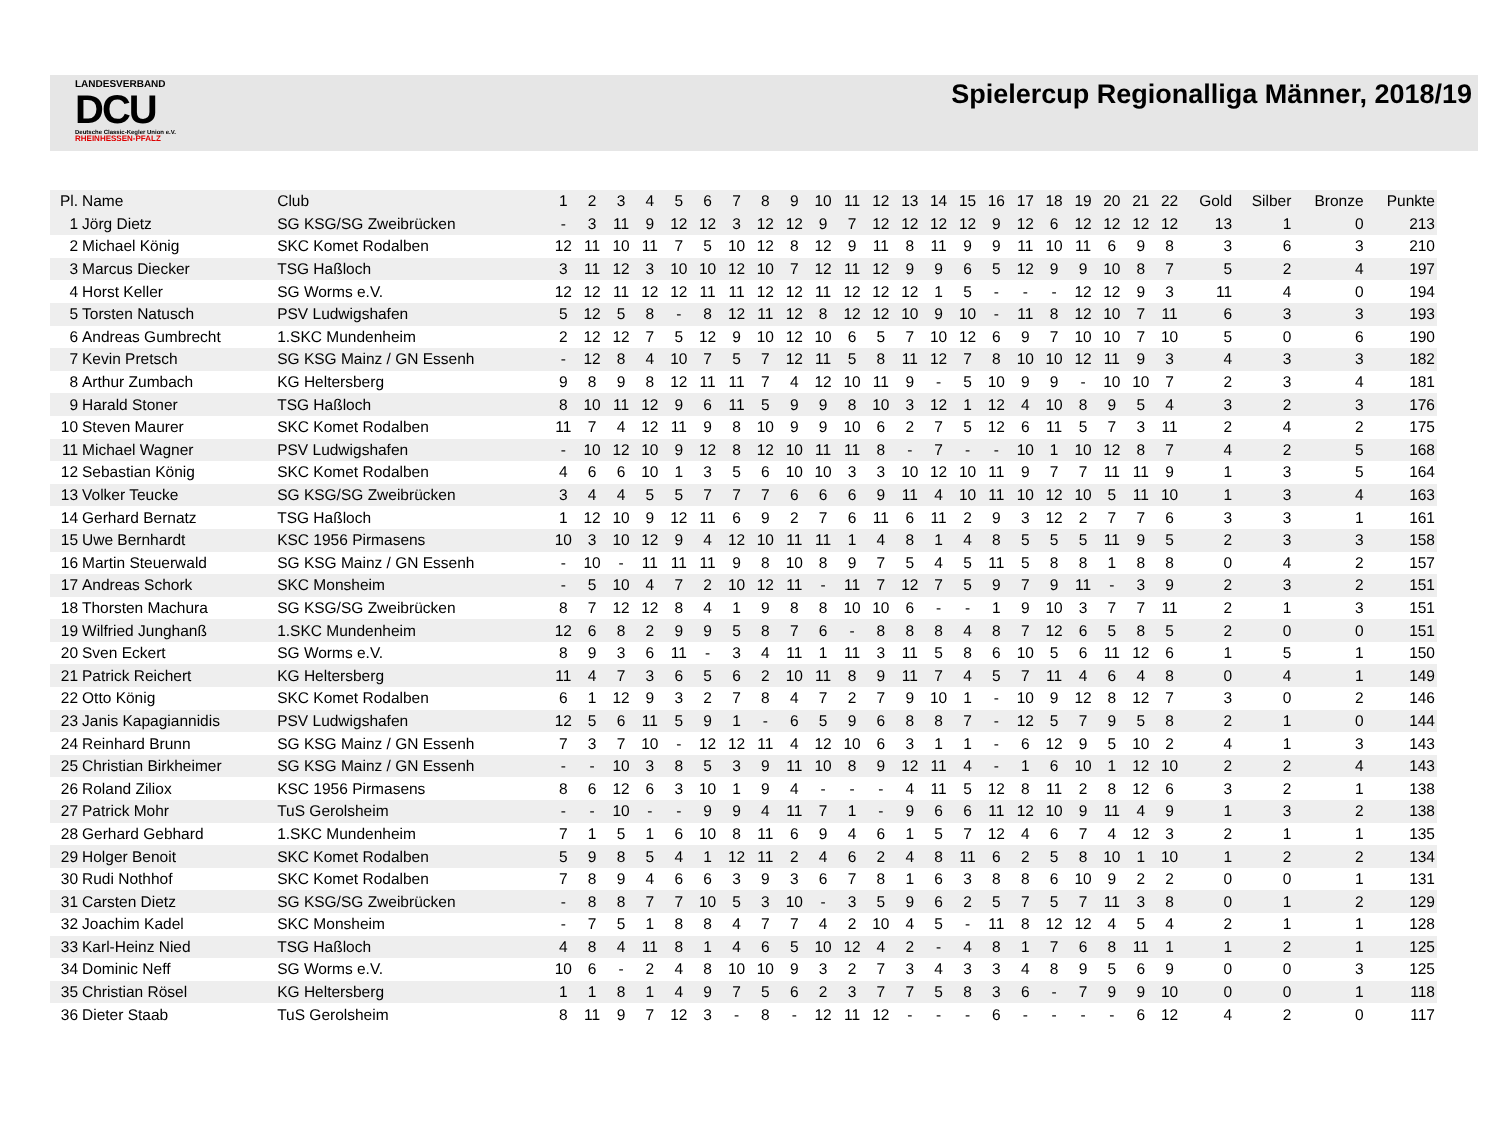LANDESVERBAND
DCU
Deutsche Classic-Kegler Union e.V.
RHEINHESSEN-PFALZ
Spielercup Regionalliga Männer, 2018/19
| Pl. | Name | Club | 1 | 2 | 3 | 4 | 5 | 6 | 7 | 8 | 9 | 10 | 11 | 12 | 13 | 14 | 15 | 16 | 17 | 18 | 19 | 20 | 21 | 22 | Gold | Silber | Bronze | Punkte |
| --- | --- | --- | --- | --- | --- | --- | --- | --- | --- | --- | --- | --- | --- | --- | --- | --- | --- | --- | --- | --- | --- | --- | --- | --- | --- | --- | --- | --- |
| 1 | Jörg Dietz | SG KSG/SG Zweibrücken | - | 3 | 11 | 9 | 12 | 12 | 3 | 12 | 12 | 9 | 7 | 12 | 12 | 12 | 12 | 9 | 12 | 6 | 12 | 12 | 12 | 12 | 13 | 1 | 0 | 213 |
| 2 | Michael König | SKC Komet Rodalben | 12 | 11 | 10 | 11 | 7 | 5 | 10 | 12 | 8 | 12 | 9 | 11 | 8 | 11 | 9 | 9 | 11 | 10 | 11 | 6 | 9 | 8 | 3 | 6 | 3 | 210 |
| 3 | Marcus Diecker | TSG Haßloch | 3 | 11 | 12 | 3 | 10 | 10 | 12 | 10 | 7 | 12 | 11 | 12 | 9 | 9 | 6 | 5 | 12 | 9 | 9 | 10 | 8 | 7 | 5 | 2 | 4 | 197 |
| 4 | Horst Keller | SG Worms e.V. | 12 | 12 | 11 | 12 | 12 | 11 | 11 | 12 | 12 | 11 | 12 | 12 | 12 | 1 | 5 | - | - | - | 12 | 12 | 9 | 3 | 11 | 4 | 0 | 194 |
| 5 | Torsten Natusch | PSV Ludwigshafen | 5 | 12 | 5 | 8 | - | 8 | 12 | 11 | 12 | 8 | 12 | 12 | 10 | 9 | 10 | - | 11 | 8 | 12 | 10 | 7 | 11 | 6 | 3 | 3 | 193 |
| 6 | Andreas Gumbrecht | 1.SKC Mundenheim | 2 | 12 | 12 | 7 | 5 | 12 | 9 | 10 | 12 | 10 | 6 | 5 | 7 | 10 | 12 | 6 | 9 | 7 | 10 | 10 | 7 | 10 | 5 | 0 | 6 | 190 |
| 7 | Kevin Pretsch | SG KSG Mainz / GN Essenh | - | 12 | 8 | 4 | 10 | 7 | 5 | 7 | 12 | 11 | 5 | 8 | 11 | 12 | 7 | 8 | 10 | 10 | 12 | 11 | 9 | 3 | 4 | 3 | 3 | 182 |
| 8 | Arthur Zumbach | KG Heltersberg | 9 | 8 | 9 | 8 | 12 | 11 | 11 | 7 | 4 | 12 | 10 | 11 | 9 | - | 5 | 10 | 9 | 9 | - | 10 | 10 | 7 | 2 | 3 | 4 | 181 |
| 9 | Harald Stoner | TSG Haßloch | 8 | 10 | 11 | 12 | 9 | 6 | 11 | 5 | 9 | 9 | 8 | 10 | 3 | 12 | 1 | 12 | 4 | 10 | 8 | 9 | 5 | 4 | 3 | 2 | 3 | 176 |
| 10 | Steven Maurer | SKC Komet Rodalben | 11 | 7 | 4 | 12 | 11 | 9 | 8 | 10 | 9 | 9 | 10 | 6 | 2 | 7 | 5 | 12 | 6 | 11 | 5 | 7 | 3 | 11 | 2 | 4 | 2 | 175 |
| 11 | Michael Wagner | PSV Ludwigshafen | - | 10 | 12 | 10 | 9 | 12 | 8 | 12 | 10 | 11 | 11 | 8 | - | 7 | - | - | 10 | 1 | 10 | 12 | 8 | 7 | 4 | 2 | 5 | 168 |
| 12 | Sebastian König | SKC Komet Rodalben | 4 | 6 | 6 | 10 | 1 | 3 | 5 | 6 | 10 | 10 | 3 | 3 | 10 | 12 | 10 | 11 | 9 | 7 | 7 | 11 | 11 | 9 | 1 | 3 | 5 | 164 |
| 13 | Volker Teucke | SG KSG/SG Zweibrücken | 3 | 4 | 4 | 5 | 5 | 7 | 7 | 7 | 6 | 6 | 6 | 9 | 11 | 4 | 10 | 11 | 10 | 12 | 10 | 5 | 11 | 10 | 1 | 3 | 4 | 163 |
| 14 | Gerhard Bernatz | TSG Haßloch | 1 | 12 | 10 | 9 | 12 | 11 | 6 | 9 | 2 | 7 | 6 | 11 | 6 | 11 | 2 | 9 | 3 | 12 | 2 | 7 | 7 | 6 | 3 | 3 | 1 | 161 |
| 15 | Uwe Bernhardt | KSC 1956 Pirmasens | 10 | 3 | 10 | 12 | 9 | 4 | 12 | 10 | 11 | 11 | 1 | 4 | 8 | 1 | 4 | 8 | 5 | 5 | 5 | 11 | 9 | 5 | 2 | 3 | 3 | 158 |
| 16 | Martin Steuerwald | SG KSG Mainz / GN Essenh | - | 10 | - | 11 | 11 | 11 | 9 | 8 | 10 | 8 | 9 | 7 | 5 | 4 | 5 | 11 | 5 | 8 | 8 | 1 | 8 | 8 | 0 | 4 | 2 | 157 |
| 17 | Andreas Schork | SKC Monsheim | - | 5 | 10 | 4 | 7 | 2 | 10 | 12 | 11 | - | 11 | 7 | 12 | 7 | 5 | 9 | 7 | 9 | 11 | - | 3 | 9 | 2 | 3 | 2 | 151 |
| 18 | Thorsten Machura | SG KSG/SG Zweibrücken | 8 | 7 | 12 | 12 | 8 | 4 | 1 | 9 | 8 | 8 | 10 | 10 | 6 | - | - | 1 | 9 | 10 | 3 | 7 | 7 | 11 | 2 | 1 | 3 | 151 |
| 19 | Wilfried Junghanß | 1.SKC Mundenheim | 12 | 6 | 8 | 2 | 9 | 9 | 5 | 8 | 7 | 6 | - | 8 | 8 | 8 | 4 | 8 | 7 | 12 | 6 | 5 | 8 | 5 | 2 | 0 | 0 | 151 |
| 20 | Sven Eckert | SG Worms e.V. | 8 | 9 | 3 | 6 | 11 | - | 3 | 4 | 11 | 1 | 11 | 3 | 11 | 5 | 8 | 6 | 10 | 5 | 6 | 11 | 12 | 6 | 1 | 5 | 1 | 150 |
| 21 | Patrick Reichert | KG Heltersberg | 11 | 4 | 7 | 3 | 6 | 5 | 6 | 2 | 10 | 11 | 8 | 9 | 11 | 7 | 4 | 5 | 7 | 11 | 4 | 6 | 4 | 8 | 0 | 4 | 1 | 149 |
| 22 | Otto König | SKC Komet Rodalben | 6 | 1 | 12 | 9 | 3 | 2 | 7 | 8 | 4 | 7 | 2 | 7 | 9 | 10 | 1 | - | 10 | 9 | 12 | 8 | 12 | 7 | 3 | 0 | 2 | 146 |
| 23 | Janis Kapagiannidis | PSV Ludwigshafen | 12 | 5 | 6 | 11 | 5 | 9 | 1 | - | 6 | 5 | 9 | 6 | 8 | 8 | 7 | - | 12 | 5 | 7 | 9 | 5 | 8 | 2 | 1 | 0 | 144 |
| 24 | Reinhard Brunn | SG KSG Mainz / GN Essenh | 7 | 3 | 7 | 10 | - | 12 | 12 | 11 | 4 | 12 | 10 | 6 | 3 | 1 | 1 | - | 6 | 12 | 9 | 5 | 10 | 2 | 4 | 1 | 3 | 143 |
| 25 | Christian Birkheimer | SG KSG Mainz / GN Essenh | - | - | 10 | 3 | 8 | 5 | 3 | 9 | 11 | 10 | 8 | 9 | 12 | 11 | 4 | - | 1 | 6 | 10 | 1 | 12 | 10 | 2 | 2 | 4 | 143 |
| 26 | Roland Ziliox | KSC 1956 Pirmasens | 8 | 6 | 12 | 6 | 3 | 10 | 1 | 9 | 4 | - | - | - | 4 | 11 | 5 | 12 | 8 | 11 | 2 | 8 | 12 | 6 | 3 | 2 | 1 | 138 |
| 27 | Patrick Mohr | TuS Gerolsheim | - | - | 10 | - | - | 9 | 9 | 4 | 11 | 7 | 1 | - | 9 | 6 | 6 | 11 | 12 | 10 | 9 | 11 | 4 | 9 | 1 | 3 | 2 | 138 |
| 28 | Gerhard Gebhard | 1.SKC Mundenheim | 7 | 1 | 5 | 1 | 6 | 10 | 8 | 11 | 6 | 9 | 4 | 6 | 1 | 5 | 7 | 12 | 4 | 6 | 7 | 4 | 12 | 3 | 2 | 1 | 1 | 135 |
| 29 | Holger Benoit | SKC Komet Rodalben | 5 | 9 | 8 | 5 | 4 | 1 | 12 | 11 | 2 | 4 | 6 | 2 | 4 | 8 | 11 | 6 | 2 | 5 | 8 | 10 | 1 | 10 | 1 | 2 | 2 | 134 |
| 30 | Rudi Nothhof | SKC Komet Rodalben | 7 | 8 | 9 | 4 | 6 | 6 | 3 | 9 | 3 | 6 | 7 | 8 | 1 | 6 | 3 | 8 | 8 | 6 | 10 | 9 | 2 | 2 | 0 | 0 | 1 | 131 |
| 31 | Carsten Dietz | SG KSG/SG Zweibrücken | - | 8 | 8 | 7 | 7 | 10 | 5 | 3 | 10 | - | 3 | 5 | 9 | 6 | 2 | 5 | 7 | 5 | 7 | 11 | 3 | 8 | 0 | 1 | 2 | 129 |
| 32 | Joachim Kadel | SKC Monsheim | - | 7 | 5 | 1 | 8 | 8 | 4 | 7 | 7 | 4 | 2 | 10 | 4 | 5 | - | 11 | 8 | 12 | 12 | 4 | 5 | 4 | 2 | 1 | 1 | 128 |
| 33 | Karl-Heinz Nied | TSG Haßloch | 4 | 8 | 4 | 11 | 8 | 1 | 4 | 6 | 5 | 10 | 12 | 4 | 2 | - | 4 | 8 | 1 | 7 | 6 | 8 | 11 | 1 | 1 | 2 | 1 | 125 |
| 34 | Dominic Neff | SG Worms e.V. | 10 | 6 | - | 2 | 4 | 8 | 10 | 10 | 9 | 3 | 2 | 7 | 3 | 4 | 3 | 3 | 4 | 8 | 9 | 5 | 6 | 9 | 0 | 0 | 3 | 125 |
| 35 | Christian Rösel | KG Heltersberg | 1 | 1 | 8 | 1 | 4 | 9 | 7 | 5 | 6 | 2 | 3 | 7 | 7 | 5 | 8 | 3 | 6 | - | 7 | 9 | 9 | 10 | 0 | 0 | 1 | 118 |
| 36 | Dieter Staab | TuS Gerolsheim | 8 | 11 | 9 | 7 | 12 | 3 | - | 8 | - | 12 | 11 | 12 | - | - | - | 6 | - | - | - | - | 6 | 12 | 4 | 2 | 0 | 117 |